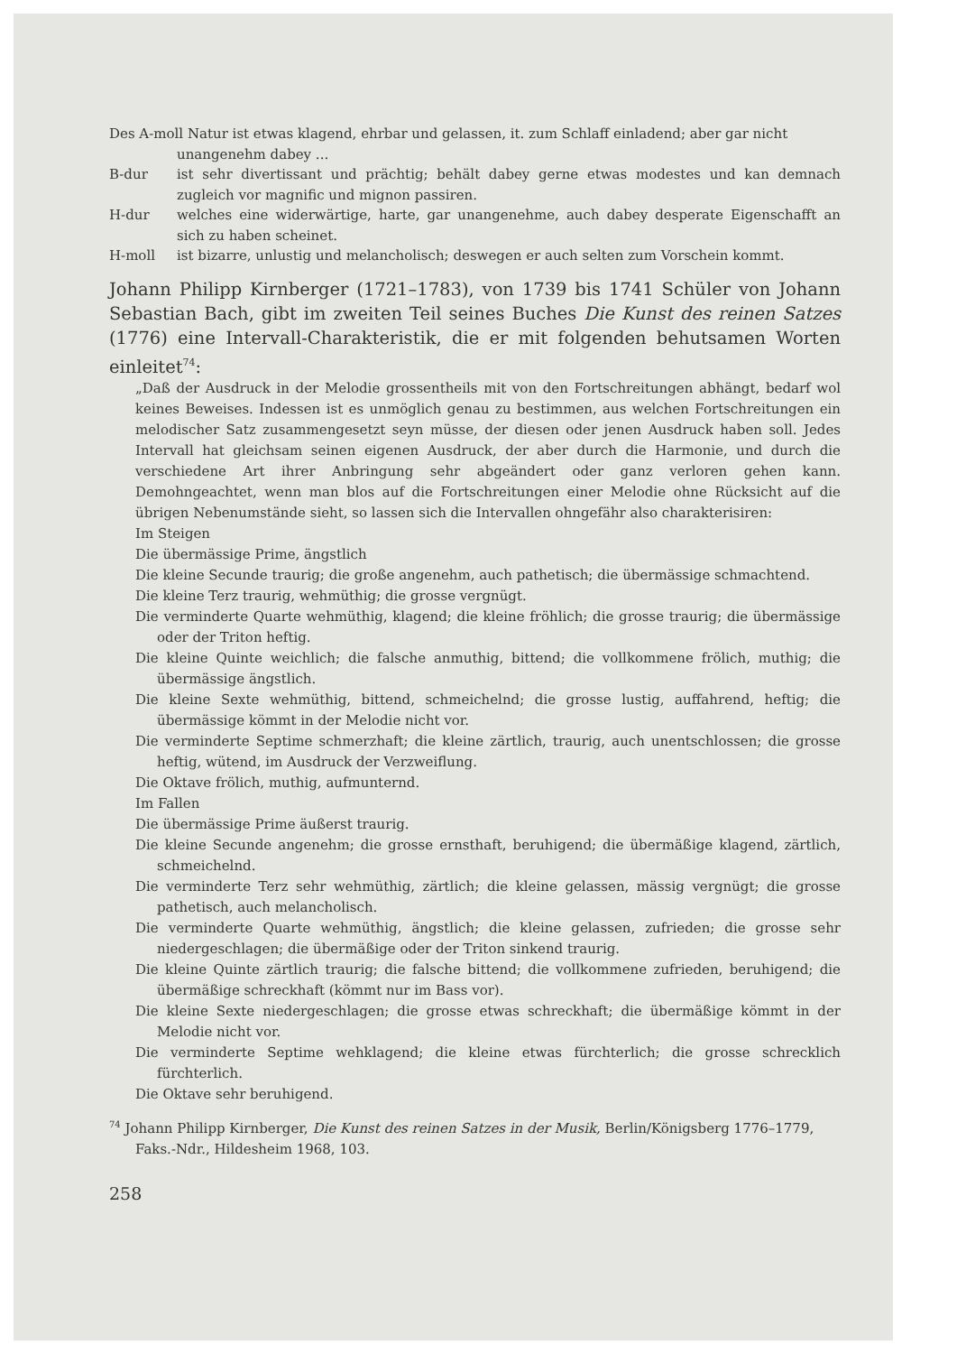Des A-moll Natur ist etwas klagend, ehrbar und gelassen, it. zum Schlaff einladend; aber gar nicht
unangenehm dabey ...
B-dur ist sehr divertissant und prächtig; behält dabey gerne etwas modestes und kan demnach zugleich vor magnific und mignon passiren.
H-dur welches eine widerwärtige, harte, gar unangenehme, auch dabey desperate Eigenschafft an sich zu haben scheinet.
H-moll ist bizarre, unlustig und melancholisch; deswegen er auch selten zum Vorschein kommt.
Johann Philipp Kirnberger (1721–1783), von 1739 bis 1741 Schüler von Johann Sebastian Bach, gibt im zweiten Teil seines Buches Die Kunst des reinen Satzes (1776) eine Intervall-Charakteristik, die er mit folgenden behutsamen Worten einleitet<sup>74</sup>:
„Daß der Ausdruck in der Melodie grossentheils mit von den Fortschreitungen abhängt, bedarf wol keines Beweises. Indessen ist es unmöglich genau zu bestimmen, aus welchen Fortschreitungen ein melodischer Satz zusammengesetzt seyn müsse, der diesen oder jenen Ausdruck haben soll. Jedes Intervall hat gleichsam seinen eigenen Ausdruck, der aber durch die Harmonie, und durch die verschiedene Art ihrer Anbringung sehr abgeändert oder ganz verloren gehen kann. Demohngeachtet, wenn man blos auf die Fortschreitungen einer Melodie ohne Rücksicht auf die übrigen Nebenumstände sieht, so lassen sich die Intervallen ohngefähr also charakterisiren:
Im Steigen
Die übermässige Prime, ängstlich
Die kleine Secunde traurig; die große angenehm, auch pathetisch; die übermässige schmachtend.
Die kleine Terz traurig, wehmüthig; die grosse vergnügt.
Die verminderte Quarte wehmüthig, klagend; die kleine fröhlich; die grosse traurig; die übermässige oder der Triton heftig.
Die kleine Quinte weichlich; die falsche anmuthig, bittend; die vollkommene frölich, muthig; die übermässige ängstlich.
Die kleine Sexte wehmüthig, bittend, schmeichelnd; die grosse lustig, auffahrend, heftig; die übermässige kömmt in der Melodie nicht vor.
Die verminderte Septime schmerzhaft; die kleine zärtlich, traurig, auch unentschlossen; die grosse heftig, wütend, im Ausdruck der Verzweiflung.
Die Oktave frölich, muthig, aufmunternd.
Im Fallen
Die übermässige Prime äußerst traurig.
Die kleine Secunde angenehm; die grosse ernsthaft, beruhigend; die übermäßige klagend, zärtlich, schmeichelnd.
Die verminderte Terz sehr wehmüthig, zärtlich; die kleine gelassen, mässig vergnügt; die grosse pathetisch, auch melancholisch.
Die verminderte Quarte wehmüthig, ängstlich; die kleine gelassen, zufrieden; die grosse sehr niedergeschlagen; die übermäßige oder der Triton sinkend traurig.
Die kleine Quinte zärtlich traurig; die falsche bittend; die vollkommene zufrieden, beruhigend; die übermäßige schreckhaft (kömmt nur im Bass vor).
Die kleine Sexte niedergeschlagen; die grosse etwas schreckhaft; die übermäßige kömmt in der Melodie nicht vor.
Die verminderte Septime wehklagend; die kleine etwas fürchterlich; die grosse schrecklich fürchterlich.
Die Oktave sehr beruhigend.
<sup>74</sup> Johann Philipp Kirnberger, Die Kunst des reinen Satzes in der Musik, Berlin/Königsberg 1776–1779, Faks.-Ndr., Hildesheim 1968, 103.
258